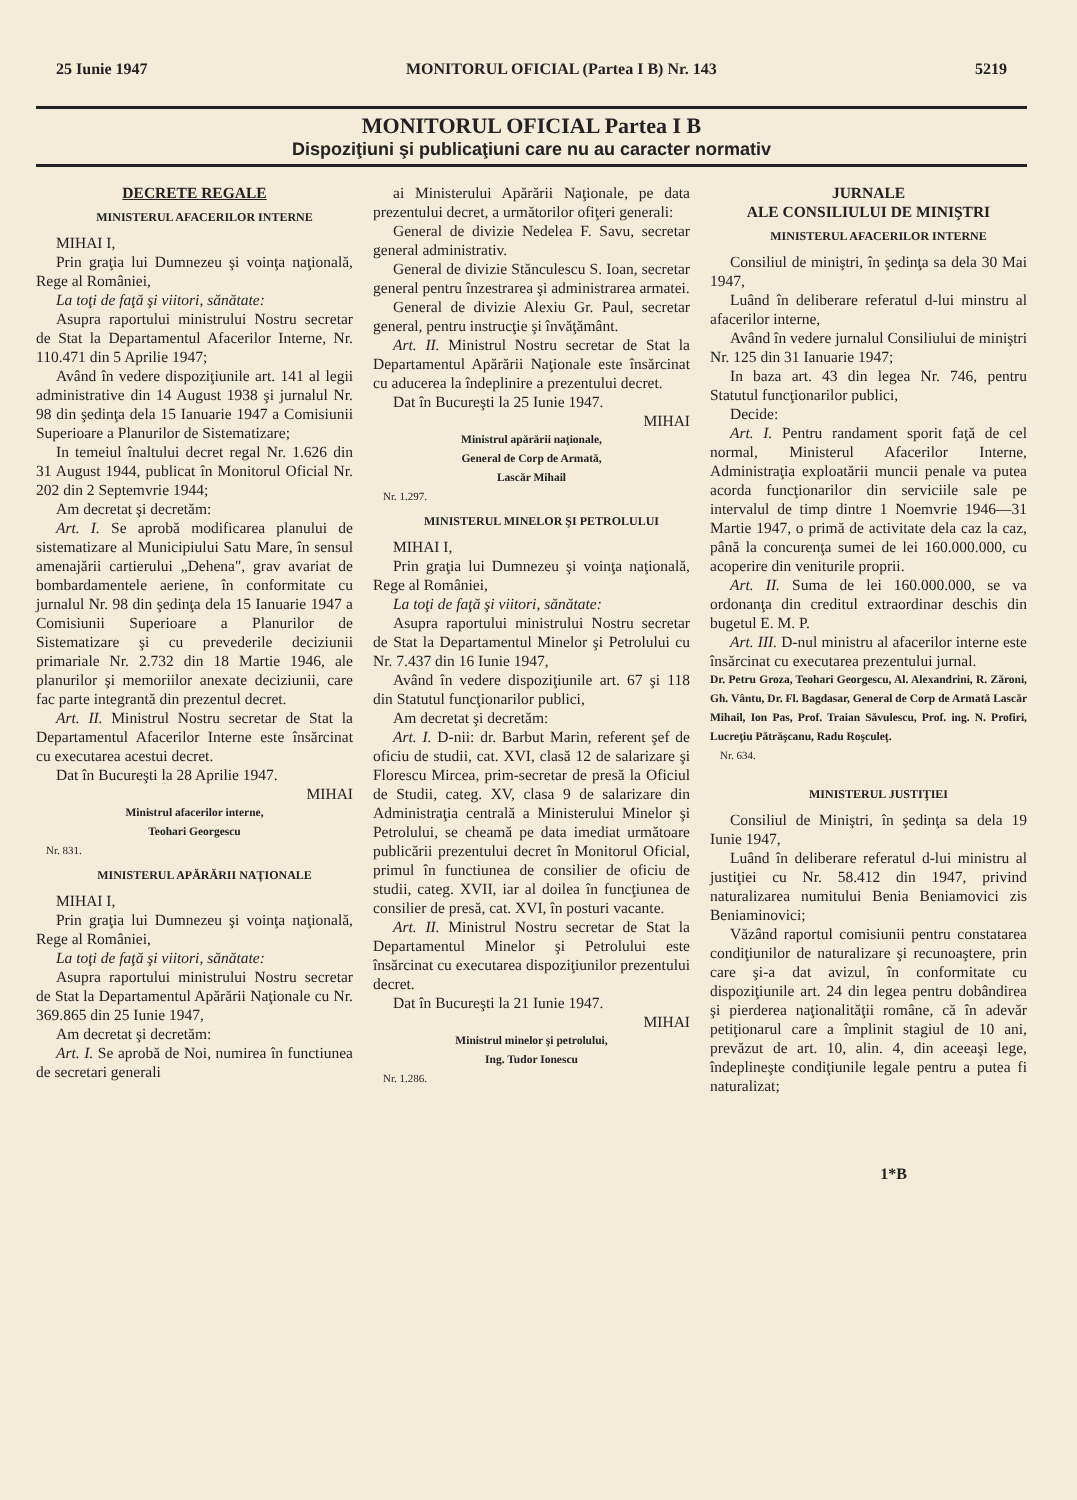25 Iunie 1947 MONITORUL OFICIAL (Partea I B) Nr. 143 5219
MONITORUL OFICIAL Partea I B
Dispoziţiuni şi publicaţiuni care nu au caracter normativ
DECRETE REGALE
MINISTERUL AFACERILOR INTERNE
MIHAI I,
Prin graţia lui Dumnezeu şi voinţa naţională, Rege al României,
La toţi de faţă şi viitori, sănătate:
Asupra raportului ministrului Nostru secretar de Stat la Departamentul Afacerilor Interne, Nr. 110.471 din 5 Aprilie 1947;
Având în vedere dispoziţiunile art. 141 al legii administrative din 14 August 1938 şi jurnalul Nr. 98 din şedinţa dela 15 Ianuarie 1947 a Comisiunii Superioare a Planurilor de Sistematizare;
In temeiul înaltului decret regal Nr. 1.626 din 31 August 1944, publicat în Monitorul Oficial Nr. 202 din 2 Septemvrie 1944;
Am decretat şi decretăm:
Art. I. Se aprobă modificarea planului de sistematizare al Municipiului Satu Mare, în sensul amenajării cartierului „Dehena", grav avariat de bombardamentele aeriene, în conformitate cu jurnalul Nr. 98 din şedinţa dela 15 Ianuarie 1947 a Comisiunii Superioare a Planurilor de Sistematizare şi cu prevederile deciziunii primariale Nr. 2.732 din 18 Martie 1946, ale planurilor şi memoriilor anexate deciziunii, care fac parte integrantă din prezentul decret.
Art. II. Ministrul Nostru secretar de Stat la Departamentul Afacerilor Interne este însărcinat cu executarea acestui decret.
Dat în Bucureşti la 28 Aprilie 1947.
MIHAI
Ministrul afacerilor interne,
Teohari Georgescu
Nr. 831.
MINISTERUL APĂRĂRII NAŢIONALE
MIHAI I,
Prin graţia lui Dumnezeu şi voinţa naţională, Rege al României,
La toţi de faţă şi viitori, sănătate:
Asupra raportului ministrului Nostru secretar de Stat la Departamentul Apărării Naţionale cu Nr. 369.865 din 25 Iunie 1947,
Am decretat şi decretăm:
Art. I. Se aprobă de Noi, numirea în functiunea de secretari generali
ai Ministerului Apărării Naţionale, pe data prezentului decret, a următorilor ofiţeri generali:
General de divizie Nedelea F. Savu, secretar general administrativ.
General de divizie Stănculescu S. Ioan, secretar general pentru înzestrarea şi administrarea armatei.
General de divizie Alexiu Gr. Paul, secretar general, pentru instrucţie şi învăţământ.
Art. II. Ministrul Nostru secretar de Stat la Departamentul Apărării Naţionale este însărcinat cu aducerea la îndeplinire a prezentului decret.
Dat în Bucureşti la 25 Iunie 1947.
MIHAI
Ministrul apărării naţionale,
General de Corp de Armată,
Lascăr Mihail
Nr. 1.297.
MINISTERUL MINELOR ŞI PETROLULUI
MIHAI I,
Prin graţia lui Dumnezeu şi voinţa naţională, Rege al României,
La toţi de faţă şi viitori, sănătate:
Asupra raportului ministrului Nostru secretar de Stat la Departamentul Minelor şi Petrolului cu Nr. 7.437 din 16 Iunie 1947,
Având în vedere dispoziţiunile art. 67 şi 118 din Statutul funcţionarilor publici,
Am decretat şi decretăm:
Art. I. D-nii: dr. Barbut Marin, referent şef de oficiu de studii, cat. XVI, clasă 12 de salarizare şi Florescu Mircea, prim-secretar de presă la Oficiul de Studii, categ. XV, clasa 9 de salarizare din Administraţia centrală a Ministerului Minelor şi Petrolului, se cheamă pe data imediat următoare publicării prezentului decret în Monitorul Oficial, primul în functiunea de consilier de oficiu de studii, categ. XVII, iar al doilea în funcţiunea de consilier de presă, cat. XVI, în posturi vacante.
Art. II. Ministrul Nostru secretar de Stat la Departamentul Minelor şi Petrolului este însărcinat cu executarea dispoziţiunilor prezentului decret.
Dat în Bucureşti la 21 Iunie 1947.
MIHAI
Ministrul minelor şi petrolului,
Ing. Tudor Ionescu
Nr. 1.286.
JURNALE
ALE CONSILIULUI DE MINIŞTRI
MINISTERUL AFACERILOR INTERNE
Consiliul de miniştri, în şedinţa sa dela 30 Mai 1947,
Luând în deliberare referatul d-lui minstru al afacerilor interne,
Având în vedere jurnalul Consiliului de miniştri Nr. 125 din 31 Ianuarie 1947;
In baza art. 43 din legea Nr. 746, pentru Statutul funcţionarilor publici,
Decide:
Art. I. Pentru randament sporit faţă de cel normal, Ministerul Afacerilor Interne, Administraţia exploatării muncii penale va putea acorda funcţionarilor din serviciile sale pe intervalul de timp dintre 1 Noemvrie 1946—31 Martie 1947, o primă de activitate dela caz la caz, până la concurenţa sumei de lei 160.000.000, cu acoperire din veniturile proprii.
Art. II. Suma de lei 160.000.000, se va ordonanţa din creditul extraordinar deschis din bugetul E. M. P.
Art. III. D-nul ministru al afacerilor interne este însărcinat cu executarea prezentului jurnal.
Dr. Petru Groza, Teohari Georgescu, Al. Alexandrini, R. Zăroni, Gh. Vântu, Dr. Fl. Bagdasar, General de Corp de Armată Lascăr Mihail, Ion Pas, Prof. Traian Săvulescu, Prof. ing. N. Profiri, Lucreţiu Pătrăşcanu, Radu Roşculeţ.
Nr. 634.
MINISTERUL JUSTIŢIEI
Consiliul de Miniştri, în şedinţa sa dela 19 Iunie 1947,
Luând în deliberare referatul d-lui ministru al justiţiei cu Nr. 58.412 din 1947, privind naturalizarea numitului Benia Beniamovici zis Beniaminovici;
Văzând raportul comisiunii pentru constatarea condiţiunilor de naturalizare şi recunoaştere, prin care şi-a dat avizul, în conformitate cu dispoziţiunile art. 24 din legea pentru dobândirea şi pierderea naţionalităţii române, că în adevăr petiţionarul care a împlinit stagiul de 10 ani, prevăzut de art. 10, alin. 4, din aceeaşi lege, îndeplineşte condiţiunile legale pentru a putea fi naturalizat;
1*B